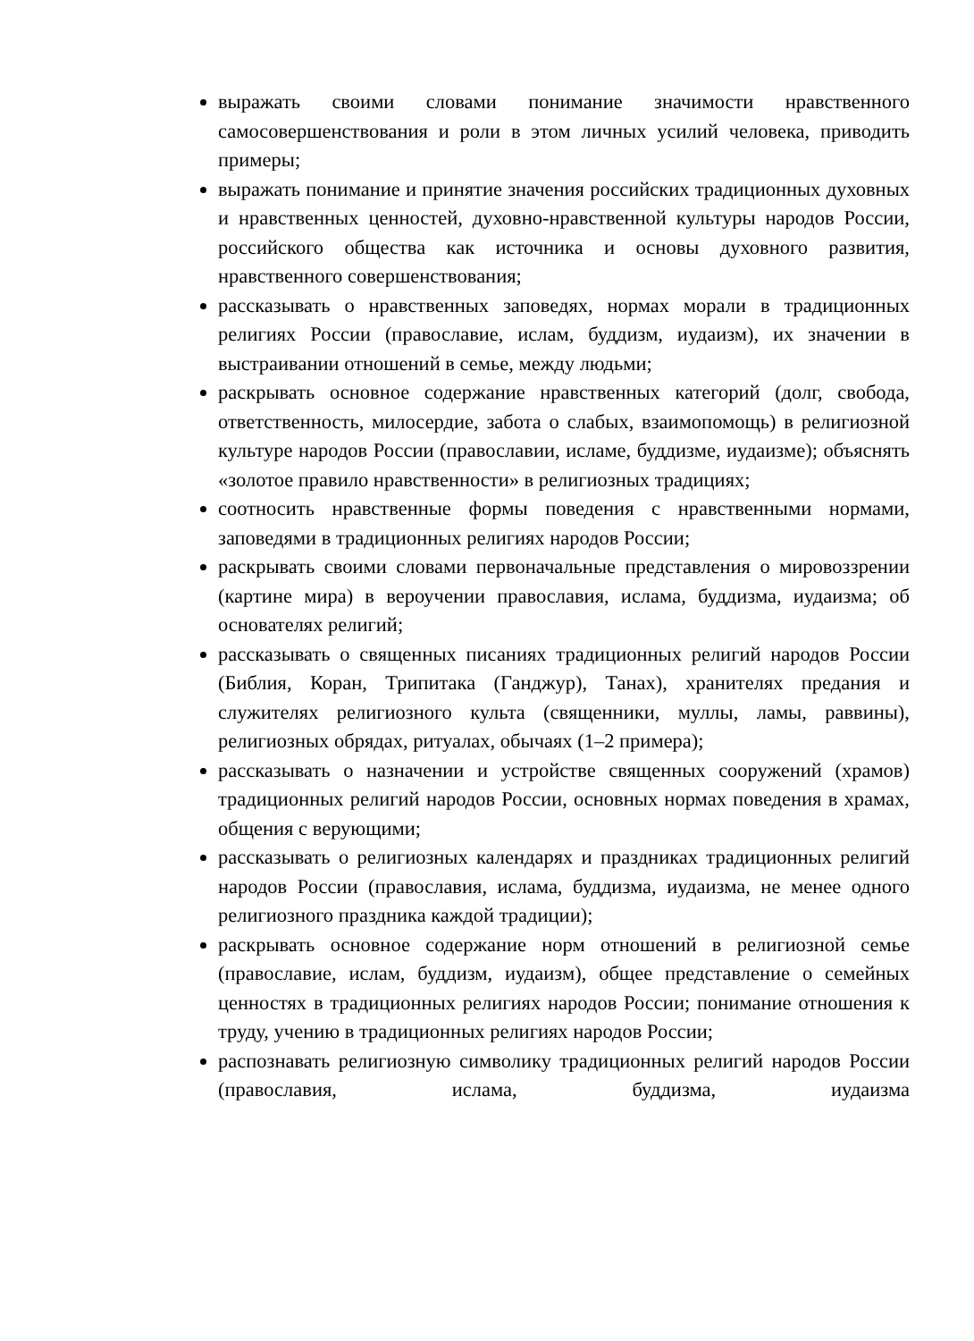выражать своими словами понимание значимости нравственного самосовершенствования и роли в этом личных усилий человека, приводить примеры;
выражать понимание и принятие значения российских традиционных духовных и нравственных ценностей, духовно-нравственной культуры народов России, российского общества как источника и основы духовного развития, нравственного совершенствования;
рассказывать о нравственных заповедях, нормах морали в традиционных религиях России (православие, ислам, буддизм, иудаизм), их значении в выстраивании отношений в семье, между людьми;
раскрывать основное содержание нравственных категорий (долг, свобода, ответственность, милосердие, забота о слабых, взаимопомощь) в религиозной культуре народов России (православии, исламе, буддизме, иудаизме); объяснять «золотое правило нравственности» в религиозных традициях;
соотносить нравственные формы поведения с нравственными нормами, заповедями в традиционных религиях народов России;
раскрывать своими словами первоначальные представления о мировоззрении (картине мира) в вероучении православия, ислама, буддизма, иудаизма; об основателях религий;
рассказывать о священных писаниях традиционных религий народов России (Библия, Коран, Трипитака (Ганджур), Танах), хранителях предания и служителях религиозного культа (священники, муллы, ламы, раввины), религиозных обрядах, ритуалах, обычаях (1–2 примера);
рассказывать о назначении и устройстве священных сооружений (храмов) традиционных религий народов России, основных нормах поведения в храмах, общения с верующими;
рассказывать о религиозных календарях и праздниках традиционных религий народов России (православия, ислама, буддизма, иудаизма, не менее одного религиозного праздника каждой традиции);
раскрывать основное содержание норм отношений в религиозной семье (православие, ислам, буддизм, иудаизм), общее представление о семейных ценностях в традиционных религиях народов России; понимание отношения к труду, учению в традиционных религиях народов России;
распознавать религиозную символику традиционных религий народов России (православия, ислама, буддизма, иудаизма